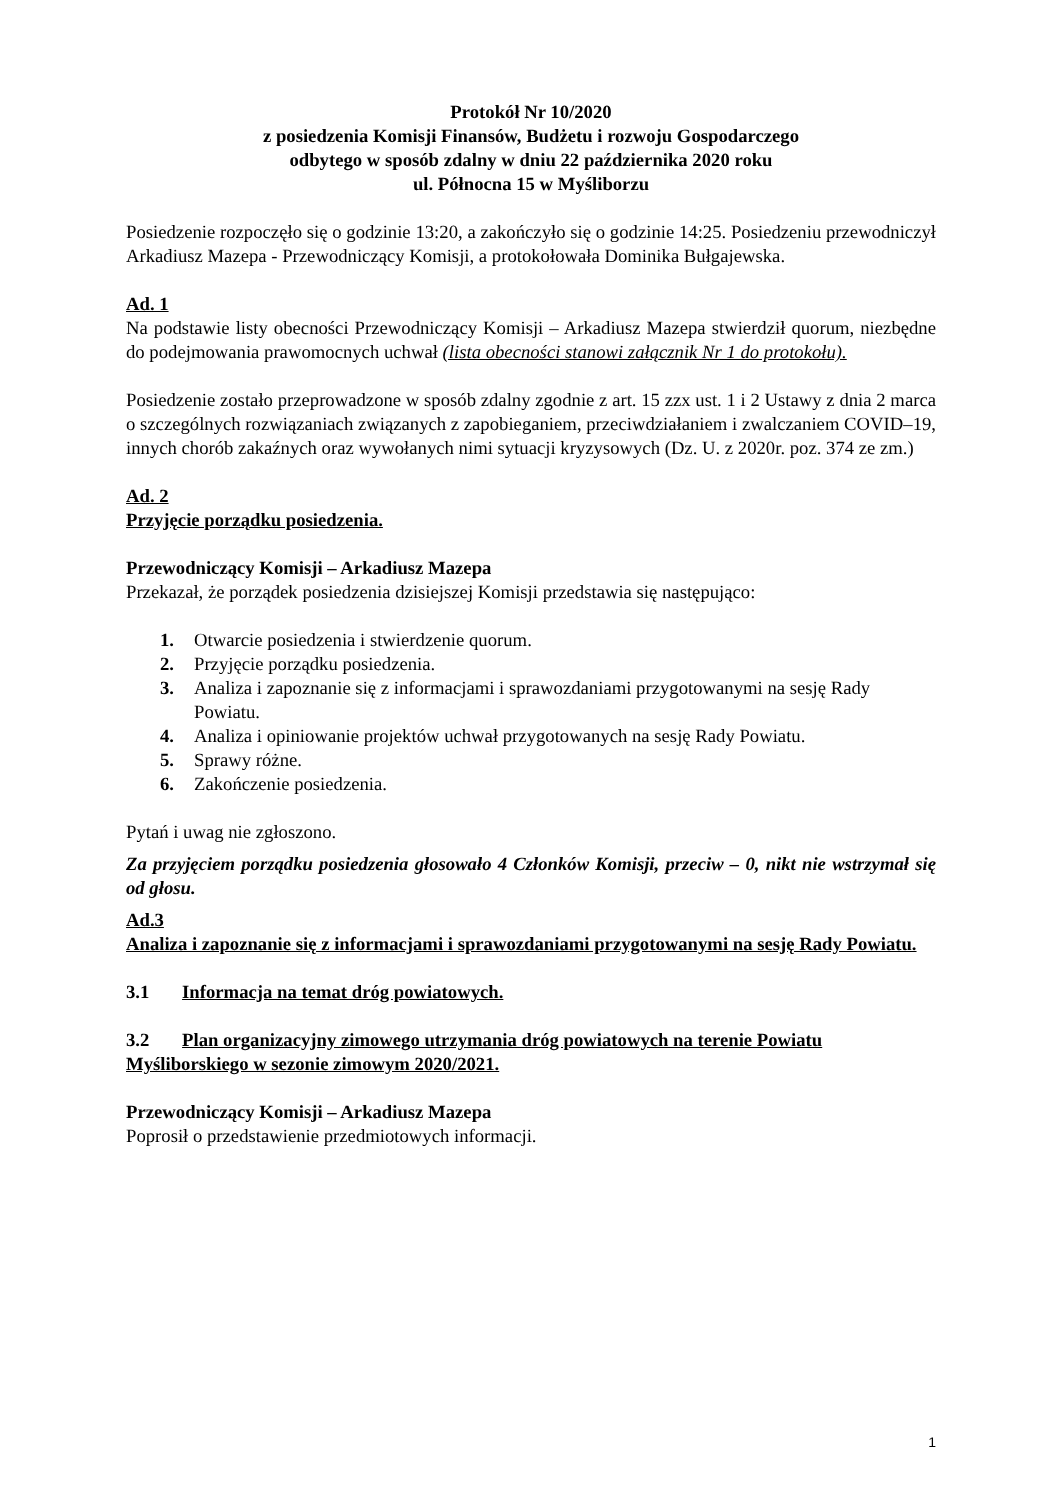Protokół Nr 10/2020
z posiedzenia Komisji Finansów, Budżetu i rozwoju Gospodarczego
odbytego w sposób zdalny w dniu 22 października 2020 roku
ul. Północna 15 w Myśliborzu
Posiedzenie rozpoczęło się o godzinie 13:20, a zakończyło się o godzinie 14:25. Posiedzeniu przewodniczył Arkadiusz Mazepa - Przewodniczący Komisji, a protokołowała Dominika Bułgajewska.
Ad. 1
Na podstawie listy obecności Przewodniczący Komisji – Arkadiusz Mazepa stwierdził quorum, niezbędne do podejmowania prawomocnych uchwał (lista obecności stanowi załącznik Nr 1 do protokołu).
Posiedzenie zostało przeprowadzone w sposób zdalny zgodnie z art. 15 zzx ust. 1 i 2 Ustawy z dnia 2 marca o szczególnych rozwiązaniach związanych z zapobieganiem, przeciwdziałaniem i zwalczaniem COVID–19, innych chorób zakaźnych oraz wywołanych nimi sytuacji kryzysowych (Dz. U. z 2020r. poz. 374 ze zm.)
Ad. 2
Przyjęcie porządku posiedzenia.
Przewodniczący Komisji – Arkadiusz Mazepa
Przekazał, że porządek posiedzenia dzisiejszej Komisji przedstawia się następująco:
1. Otwarcie posiedzenia i stwierdzenie quorum.
2. Przyjęcie porządku posiedzenia.
3. Analiza i zapoznanie się z informacjami i sprawozdaniami przygotowanymi na sesję Rady Powiatu.
4. Analiza i opiniowanie projektów uchwał przygotowanych na sesję Rady Powiatu.
5. Sprawy różne.
6. Zakończenie posiedzenia.
Pytań i uwag nie zgłoszono.
Za przyjęciem porządku posiedzenia głosowało 4 Członków Komisji, przeciw – 0, nikt nie wstrzymał się od głosu.
Ad.3
Analiza i zapoznanie się z informacjami i sprawozdaniami przygotowanymi na sesję Rady Powiatu.
3.1 Informacja na temat dróg powiatowych.
3.2 Plan organizacyjny zimowego utrzymania dróg powiatowych na terenie Powiatu Myśliborskiego w sezonie zimowym 2020/2021.
Przewodniczący Komisji – Arkadiusz Mazepa
Poprosił o przedstawienie przedmiotowych informacji.
1